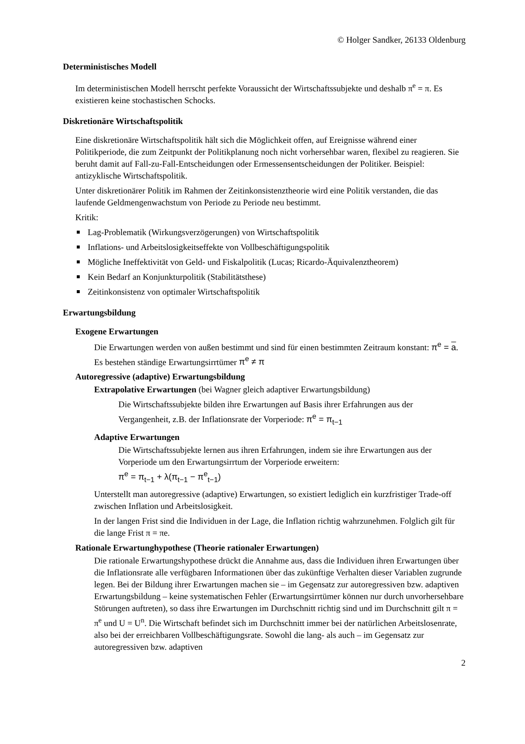© Holger Sandker, 26133 Oldenburg
Deterministisches Modell
Im deterministischen Modell herrscht perfekte Voraussicht der Wirtschaftssubjekte und deshalb π<sup>e</sup> = π. Es existieren keine stochastischen Schocks.
Diskretionäre Wirtschaftspolitik
Eine diskretionäre Wirtschaftspolitik hält sich die Möglichkeit offen, auf Ereignisse während einer Politikperiode, die zum Zeitpunkt der Politikplanung noch nicht vorhersehbar waren, flexibel zu reagieren. Sie beruht damit auf Fall-zu-Fall-Entscheidungen oder Ermessensentscheidungen der Politiker. Beispiel: antizyklische Wirtschaftspolitik.
Unter diskretionärer Politik im Rahmen der Zeitinkonsistenztheorie wird eine Politik verstanden, die das laufende Geldmengenwachstum von Periode zu Periode neu bestimmt.
Kritik:
Lag-Problematik (Wirkungsverzögerungen) von Wirtschaftspolitik
Inflations- und Arbeitslosigkeitseffekte von Vollbeschäftigungspolitik
Mögliche Ineffektivität von Geld- und Fiskalpolitik (Lucas; Ricardo-Äquivalenztheorem)
Kein Bedarf an Konjunkturpolitik (Stabilitätsthese)
Zeitinkonsistenz von optimaler Wirtschaftspolitik
Erwartungsbildung
Exogene Erwartungen
Die Erwartungen werden von außen bestimmt und sind für einen bestimmten Zeitraum konstant: π<sup>e</sup> = a. Es bestehen ständige Erwartungsirrtümer π<sup>e</sup> ≠ π
Autoregressive (adaptive) Erwartungsbildung
Extrapolative Erwartungen (bei Wagner gleich adaptiver Erwartungsbildung)
Die Wirtschaftssubjekte bilden ihre Erwartungen auf Basis ihrer Erfahrungen aus der Vergangenheit, z.B. der Inflationsrate der Vorperiode: π<sup>e</sup> = π<sub>t−1</sub>
Adaptive Erwartungen
Die Wirtschaftssubjekte lernen aus ihren Erfahrungen, indem sie ihre Erwartungen aus der Vorperiode um den Erwartungsirrtum der Vorperiode erweitern:
π<sup>e</sup> = π<sub>t−1</sub> + λ(π<sub>t−1</sub> − π<sup>e</sup><sub>t−1</sub>)
Unterstellt man autoregressive (adaptive) Erwartungen, so existiert lediglich ein kurzfristiger Trade-off zwischen Inflation und Arbeitslosigkeit.
In der langen Frist sind die Individuen in der Lage, die Inflation richtig wahrzunehmen. Folglich gilt für die lange Frist π = πe.
Rationale Erwartunghypothese (Theorie rationaler Erwartungen)
Die rationale Erwartungshypothese drückt die Annahme aus, dass die Individuen ihren Erwartungen über die Inflationsrate alle verfügbaren Informationen über das zukünftige Verhalten dieser Variablen zugrunde legen. Bei der Bildung ihrer Erwartungen machen sie – im Gegensatz zur autoregressiven bzw. adaptiven Erwartungsbildung – keine systematischen Fehler (Erwartungsirrtümer können nur durch unvorhersehbare Störungen auftreten), so dass ihre Erwartungen im Durchschnitt richtig sind und im Durchschnitt gilt π = π<sup>e</sup> und U = U<sup>n</sup>. Die Wirtschaft befindet sich im Durchschnitt immer bei der natürlichen Arbeitslosenrate, also bei der erreichbaren Vollbeschäftigungsrate. Sowohl die lang- als auch – im Gegensatz zur autoregressiven bzw. adaptiven
2